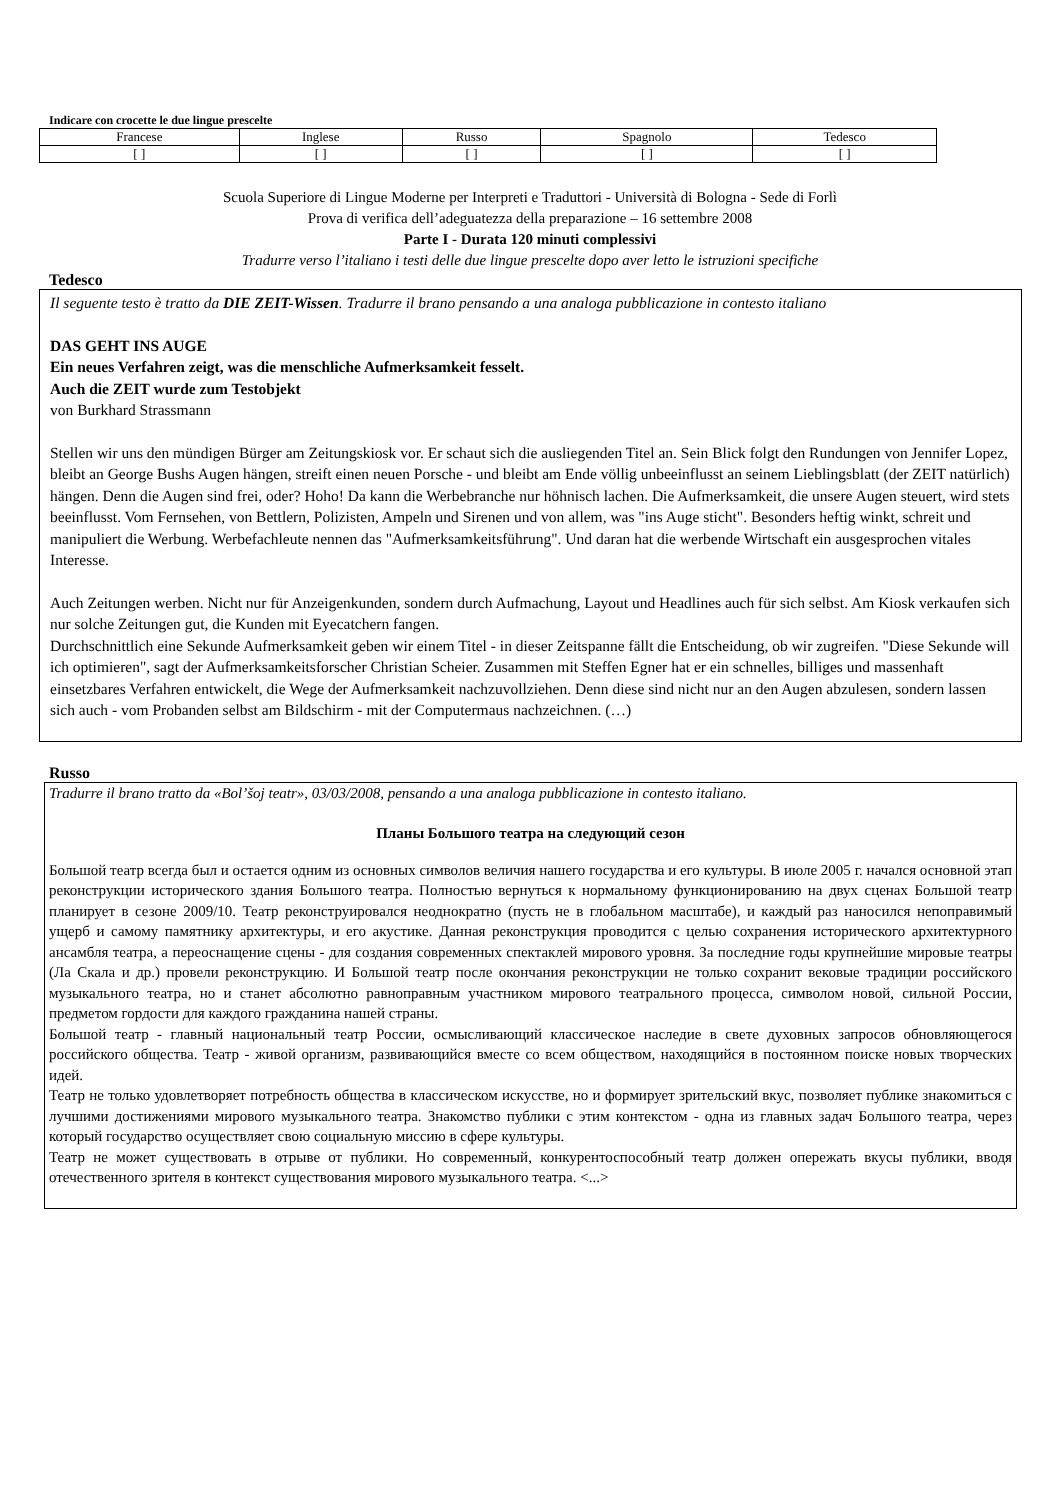Indicare con crocette le due lingue prescelte
| Francese | Inglese | Russo | Spagnolo | Tedesco |
| --- | --- | --- | --- | --- |
| [ ] | [ ] | [ ] | [ ] | [ ] |
Scuola Superiore di Lingue Moderne per Interpreti e Traduttori - Università di Bologna - Sede di Forlì
Prova di verifica dell’adeguatezza della preparazione – 16 settembre 2008
Parte I - Durata 120 minuti complessivi
Tradurre verso l’italiano i testi delle due lingue prescelte dopo aver letto le istruzioni specifiche
Tedesco
Il seguente testo è tratto da DIE ZEIT-Wissen. Tradurre il brano pensando a una analoga pubblicazione in contesto italiano
DAS GEHT INS AUGE
Ein neues Verfahren zeigt, was die menschliche Aufmerksamkeit fesselt.
Auch die ZEIT wurde zum Testobjekt
von Burkhard Strassmann
Stellen wir uns den mündigen Bürger am Zeitungskiosk vor. Er schaut sich die ausliegenden Titel an. Sein Blick folgt den Rundungen von Jennifer Lopez, bleibt an George Bushs Augen hängen, streift einen neuen Porsche - und bleibt am Ende völlig unbeeinflusst an seinem Lieblingsblatt (der ZEIT natürlich) hängen. Denn die Augen sind frei, oder? Hoho! Da kann die Werbebranche nur höhnisch lachen. Die Aufmerksamkeit, die unsere Augen steuert, wird stets beeinflusst. Vom Fernsehen, von Bettlern, Polizisten, Ampeln und Sirenen und von allem, was "ins Auge sticht". Besonders heftig winkt, schreit und manipuliert die Werbung. Werbefachleute nennen das "Aufmerksamkeitsführung". Und daran hat die werbende Wirtschaft ein ausgesprochen vitales Interesse.
Auch Zeitungen werben. Nicht nur für Anzeigenkunden, sondern durch Aufmachung, Layout und Headlines auch für sich selbst. Am Kiosk verkaufen sich nur solche Zeitungen gut, die Kunden mit Eyecatchern fangen.
Durchschnittlich eine Sekunde Aufmerksamkeit geben wir einem Titel - in dieser Zeitspanne fällt die Entscheidung, ob wir zugreifen. "Diese Sekunde will ich optimieren", sagt der Aufmerksamkeitsforscher Christian Scheier. Zusammen mit Steffen Egner hat er ein schnelles, billiges und massenhaft einsetzbares Verfahren entwickelt, die Wege der Aufmerksamkeit nachzuvollziehen. Denn diese sind nicht nur an den Augen abzulesen, sondern lassen sich auch - vom Probanden selbst am Bildschirm - mit der Computermaus nachzeichnen. (…)
Russo
Tradurre il brano tratto da «Bol’šoj teatr», 03/03/2008, pensando a una analoga pubblicazione in contesto italiano.
Планы Большого театра на следующий сезон
Большой театр всегда был и остается одним из основных символов величия нашего государства и его культуры. В июле 2005 г. начался основной этап реконструкции исторического здания Большого театра. Полностью вернуться к нормальному функционированию на двух сценах Большой театр планирует в сезоне 2009/10. Театр реконструировался неоднократно (пусть не в глобальном масштабе), и каждый раз наносился непоправимый ущерб и самому памятнику архитектуры, и его акустике. Данная реконструкция проводится с целью сохранения исторического архитектурного ансамбля театра, а переоснащение сцены - для создания современных спектаклей мирового уровня. За последние годы крупнейшие мировые театры (Ла Скала и др.) провели реконструкцию. И Большой театр после окончания реконструкции не только сохранит вековые традиции российского музыкального театра, но и станет абсолютно равноправным участником мирового театрального процесса, символом новой, сильной России, предметом гордости для каждого гражданина нашей страны.
Большой театр - главный национальный театр России, осмысливающий классическое наследие в свете духовных запросов обновляющегося российского общества. Театр - живой организм, развивающийся вместе со всем обществом, находящийся в постоянном поиске новых творческих идей.
Театр не только удовлетворяет потребность общества в классическом искусстве, но и формирует зрительский вкус, позволяет публике знакомиться с лучшими достижениями мирового музыкального театра. Знакомство публики с этим контекстом - одна из главных задач Большого театра, через который государство осуществляет свою социальную миссию в сфере культуры.
Театр не может существовать в отрыве от публики. Но современный, конкурентоспособный театр должен опережать вкусы публики, вводя отечественного зрителя в контекст существования мирового музыкального театра. <...>